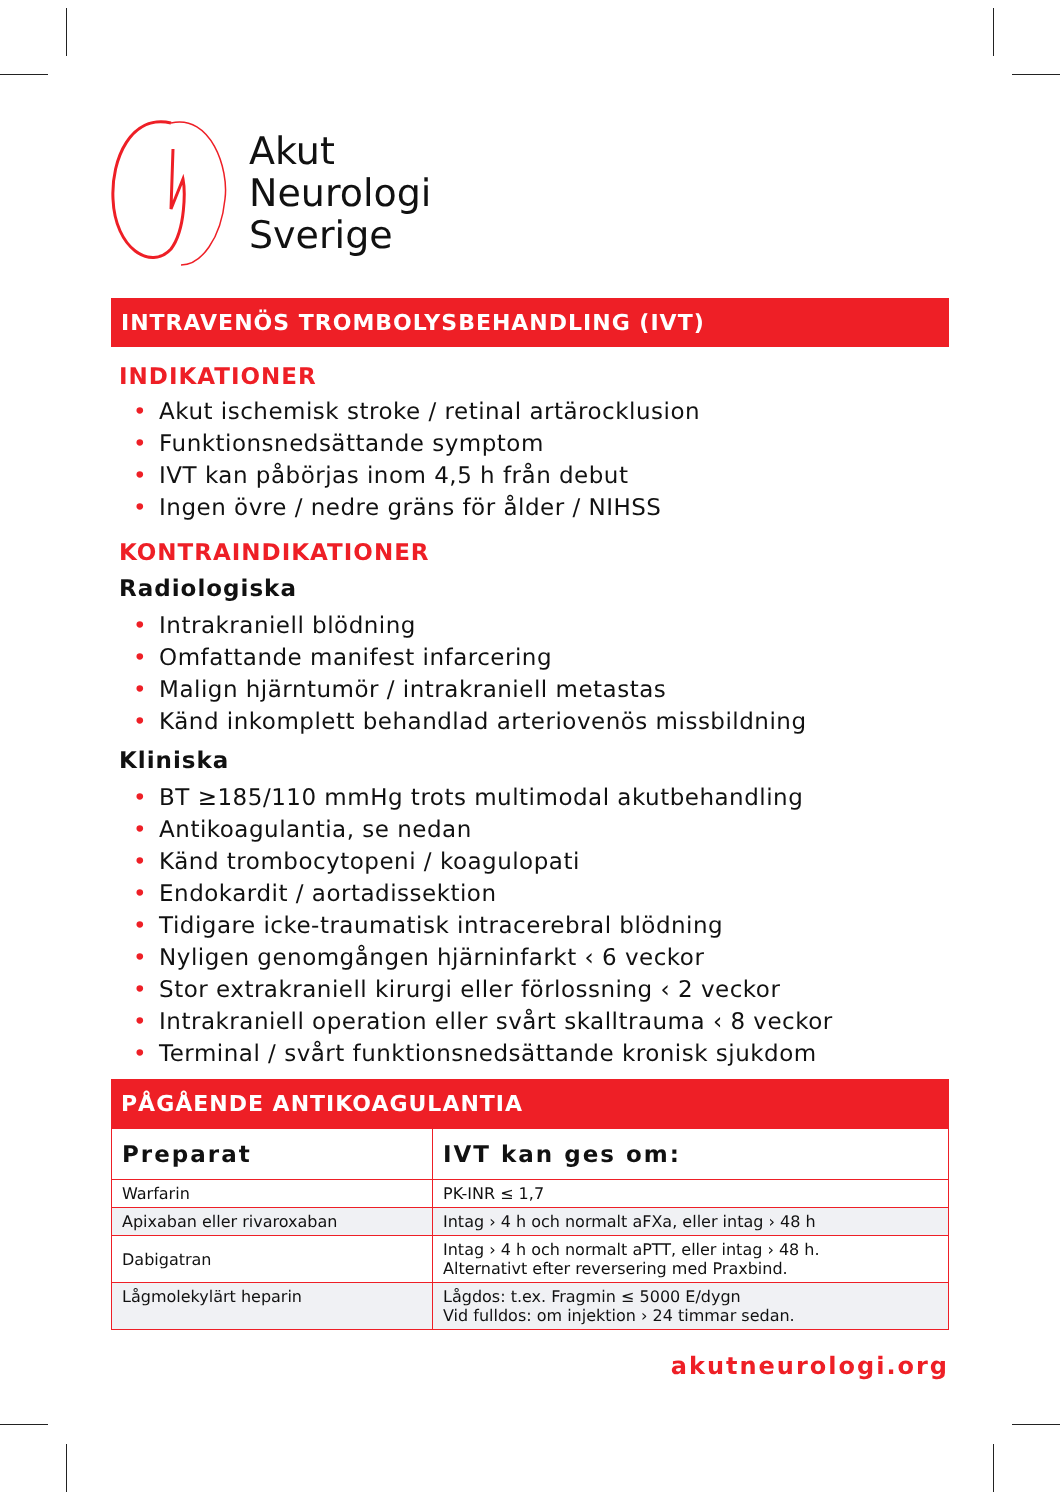Akut
Neurologi
Sverige
INTRAVENÖS TROMBOLYSBEHANDLING (IVT)
INDIKATIONER
• Akut ischemisk stroke / retinal artärocklusion
• Funktionsnedsättande symptom
• IVT kan påbörjas inom 4,5 h från debut
• Ingen övre / nedre gräns för ålder / NIHSS
KONTRAINDIKATIONER
Radiologiska
• Intrakraniell blödning
• Omfattande manifest infarcering
• Malign hjärntumör / intrakraniell metastas
• Känd inkomplett behandlad arteriovenös missbildning
Kliniska
• BT ≥185/110 mmHg trots multimodal akutbehandling
• Antikoagulantia, se nedan
• Känd trombocytopeni / koagulopati
• Endokardit / aortadissektion
• Tidigare icke-traumatisk intracerebral blödning
• Nyligen genomgången hjärninfarkt ‹ 6 veckor
• Stor extrakraniell kirurgi eller förlossning ‹ 2 veckor
• Intrakraniell operation eller svårt skalltrauma ‹ 8 veckor
• Terminal / svårt funktionsnedsättande kronisk sjukdom
PÅGÅENDE ANTIKOAGULANTIA
| Preparat | IVT kan ges om: |
| --- | --- |
| Warfarin | PK-INR ≤ 1,7 |
| Apixaban eller rivaroxaban | Intag › 4 h och normalt aFXa, eller intag › 48 h |
| Dabigatran | Intag › 4 h och normalt aPTT, eller intag › 48 h. Alternativt efter reversering med Praxbind. |
| Lågmolekylärt heparin | Lågdos: t.ex. Fragmin ≤ 5000 E/dygn Vid fulldos: om injektion › 24 timmar sedan. |
akutneurologi.org